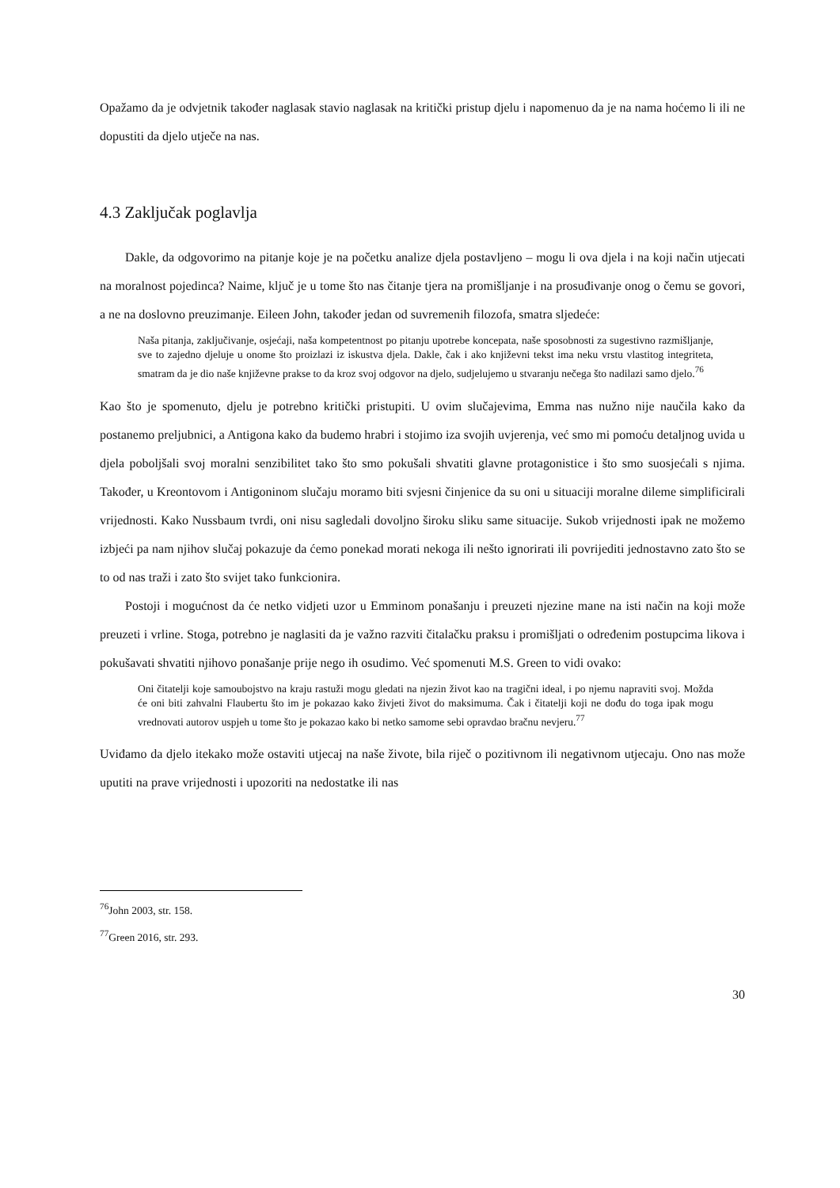Opažamo da je odvjetnik također naglasak stavio naglasak na kritički pristup djelu i napomenuo da je na nama hoćemo li ili ne dopustiti da djelo utječe na nas.
4.3 Zaključak poglavlja
Dakle, da odgovorimo na pitanje koje je na početku analize djela postavljeno – mogu li ova djela i na koji način utjecati na moralnost pojedinca? Naime, ključ je u tome što nas čitanje tjera na promišljanje i na prosuđivanje onog o čemu se govori, a ne na doslovno preuzimanje. Eileen John, također jedan od suvremenih filozofa, smatra sljedeće:
Naša pitanja, zaključivanje, osjećaji, naša kompetentnost po pitanju upotrebe koncepata, naše sposobnosti za sugestivno razmišljanje, sve to zajedno djeluje u onome što proizlazi iz iskustva djela. Dakle, čak i ako književni tekst ima neku vrstu vlastitog integriteta, smatram da je dio naše književne prakse to da kroz svoj odgovor na djelo, sudjelujemo u stvaranju nečega što nadilazi samo djelo.<sup>76</sup>
Kao što je spomenuto, djelu je potrebno kritički pristupiti. U ovim slučajevima, Emma nas nužno nije naučila kako da postanemo preljubnici, a Antigona kako da budemo hrabri i stojimo iza svojih uvjerenja, već smo mi pomoću detaljnog uvida u djela poboljšali svoj moralni senzibilitet tako što smo pokušali shvatiti glavne protagonistice i što smo suosjećali s njima. Također, u Kreontovom i Antigoninom slučaju moramo biti svjesni činjenice da su oni u situaciji moralne dileme simplificirali vrijednosti. Kako Nussbaum tvrdi, oni nisu sagledali dovoljno široku sliku same situacije. Sukob vrijednosti ipak ne možemo izbjeći pa nam njihov slučaj pokazuje da ćemo ponekad morati nekoga ili nešto ignorirati ili povrijediti jednostavno zato što se to od nas traži i zato što svijet tako funkcionira.
Postoji i mogućnost da će netko vidjeti uzor u Emminom ponašanju i preuzeti njezine mane na isti način na koji može preuzeti i vrline. Stoga, potrebno je naglasiti da je važno razviti čitalačku praksu i promišljati o određenim postupcima likova i pokušavati shvatiti njihovo ponašanje prije nego ih osudimo. Već spomenuti M.S. Green to vidi ovako:
Oni čitatelji koje samoubojstvo na kraju rastuži mogu gledati na njezin život kao na tragični ideal, i po njemu napraviti svoj. Možda će oni biti zahvalni Flaubertu što im je pokazao kako živjeti život do maksimuma. Čak i čitatelji koji ne dođu do toga ipak mogu vrednovati autorov uspjeh u tome što je pokazao kako bi netko samome sebi opravdao bračnu nevjeru.<sup>77</sup>
Uviđamo da djelo itekako može ostaviti utjecaj na naše živote, bila riječ o pozitivnom ili negativnom utjecaju. Ono nas može uputiti na prave vrijednosti i upozoriti na nedostatke ili nas
<sup>76</sup> John 2003, str. 158.
<sup>77</sup> Green 2016, str. 293.
30